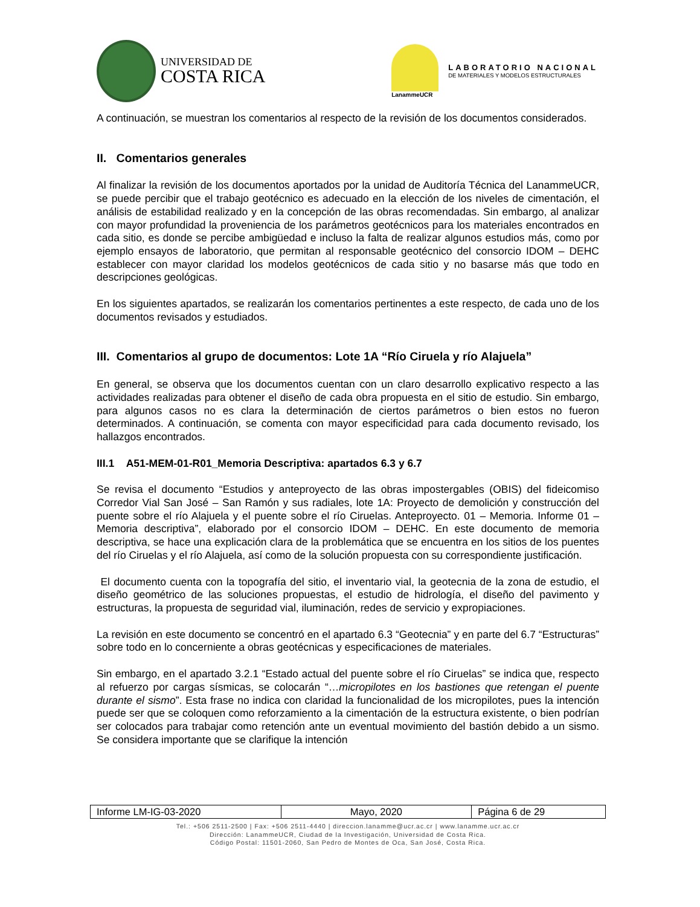UNIVERSIDAD DE
COSTA RICA
LanammeUCR
LABORATORIO NACIONAL
DE MATERIALES Y MODELOS ESTRUCTURALES
A continuación, se muestran los comentarios al respecto de la revisión de los documentos considerados.
II. Comentarios generales
Al finalizar la revisión de los documentos aportados por la unidad de Auditoría Técnica del LanammeUCR, se puede percibir que el trabajo geotécnico es adecuado en la elección de los niveles de cimentación, el análisis de estabilidad realizado y en la concepción de las obras recomendadas. Sin embargo, al analizar con mayor profundidad la proveniencia de los parámetros geotécnicos para los materiales encontrados en cada sitio, es donde se percibe ambigüedad e incluso la falta de realizar algunos estudios más, como por ejemplo ensayos de laboratorio, que permitan al responsable geotécnico del consorcio IDOM – DEHC establecer con mayor claridad los modelos geotécnicos de cada sitio y no basarse más que todo en descripciones geológicas.
En los siguientes apartados, se realizarán los comentarios pertinentes a este respecto, de cada uno de los documentos revisados y estudiados.
III. Comentarios al grupo de documentos: Lote 1A “Río Ciruela y río Alajuela”
En general, se observa que los documentos cuentan con un claro desarrollo explicativo respecto a las actividades realizadas para obtener el diseño de cada obra propuesta en el sitio de estudio. Sin embargo, para algunos casos no es clara la determinación de ciertos parámetros o bien estos no fueron determinados. A continuación, se comenta con mayor especificidad para cada documento revisado, los hallazgos encontrados.
III.1 A51-MEM-01-R01_Memoria Descriptiva: apartados 6.3 y 6.7
Se revisa el documento “Estudios y anteproyecto de las obras impostergables (OBIS) del fideicomiso Corredor Vial San José – San Ramón y sus radiales, lote 1A: Proyecto de demolición y construcción del puente sobre el río Alajuela y el puente sobre el río Ciruelas. Anteproyecto. 01 – Memoria. Informe 01 – Memoria descriptiva”, elaborado por el consorcio IDOM – DEHC. En este documento de memoria descriptiva, se hace una explicación clara de la problemática que se encuentra en los sitios de los puentes del río Ciruelas y el río Alajuela, así como de la solución propuesta con su correspondiente justificación.
El documento cuenta con la topografía del sitio, el inventario vial, la geotecnia de la zona de estudio, el diseño geométrico de las soluciones propuestas, el estudio de hidrología, el diseño del pavimento y estructuras, la propuesta de seguridad vial, iluminación, redes de servicio y expropiaciones.
La revisión en este documento se concentró en el apartado 6.3 “Geotecnia” y en parte del 6.7 “Estructuras” sobre todo en lo concerniente a obras geotécnicas y especificaciones de materiales.
Sin embargo, en el apartado 3.2.1 “Estado actual del puente sobre el río Ciruelas” se indica que, respecto al refuerzo por cargas sísmicas, se colocarán “…micropilotes en los bastiones que retengan el puente durante el sismo”. Esta frase no indica con claridad la funcionalidad de los micropilotes, pues la intención puede ser que se coloquen como reforzamiento a la cimentación de la estructura existente, o bien podrían ser colocados para trabajar como retención ante un eventual movimiento del bastión debido a un sismo. Se considera importante que se clarifique la intención
| Informe LM-IG-03-2020 | Mayo, 2020 | Página 6 de 29 |
Tel.: +506 2511-2500 | Fax: +506 2511-4440 | direccion.lanamme@ucr.ac.cr | www.lanamme.ucr.ac.cr
Dirección: LanammeUCR, Ciudad de la Investigación, Universidad de Costa Rica.
Código Postal: 11501-2060, San Pedro de Montes de Oca, San José, Costa Rica.